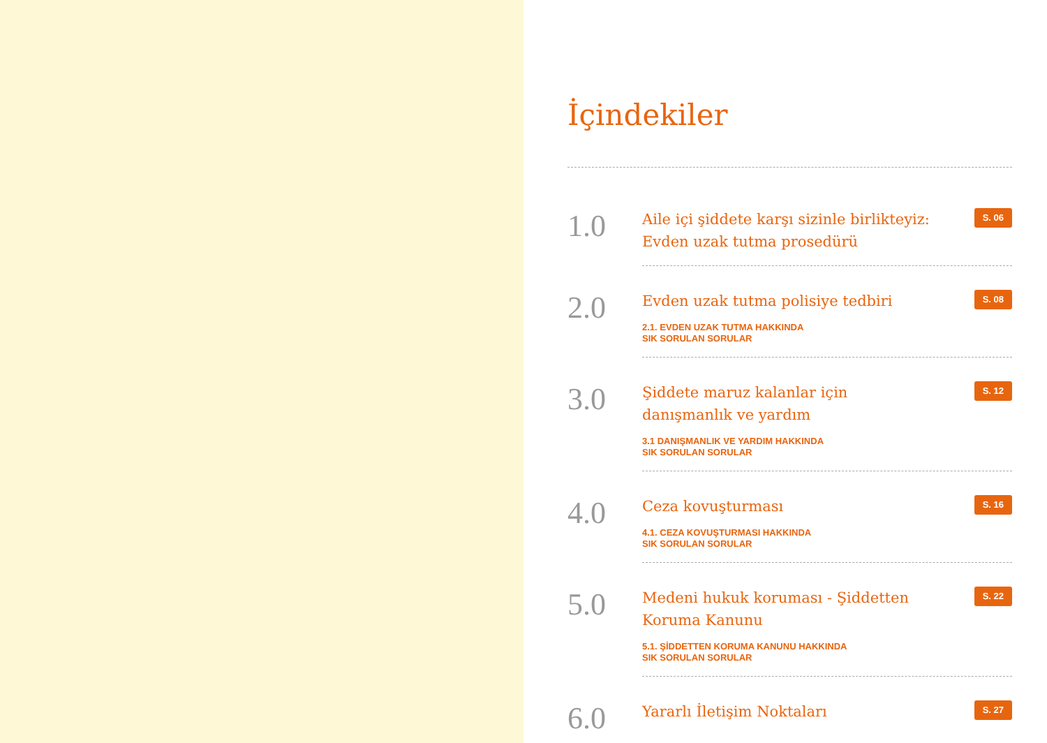İçindekiler
1.0
Aile içi şiddete karşı sizinle birlikteyiz:
Evden uzak tutma prosedürü
S. 06
2.0
Evden uzak tutma polisiye tedbiri
S. 08
2.1. EVDEN UZAK TUTMA HAKKINDA
SIK SORULAN SORULAR
3.0
Şiddete maruz kalanlar için
danışmanlık ve yardım
S. 12
3.1 DANIŞMANLIK VE YARDIM HAKKINDA
SIK SORULAN SORULAR
4.0
Ceza kovuşturması
S. 16
4.1. CEZA KOVUŞTURMASI HAKKINDA
SIK SORULAN SORULAR
5.0
Medeni hukuk koruması - Şiddetten
Koruma Kanunu
S. 22
5.1. ŞİDDETTEN KORUMA KANUNU HAKKINDA
SIK SORULAN SORULAR
6.0
Yararlı İletişim Noktaları
S. 27